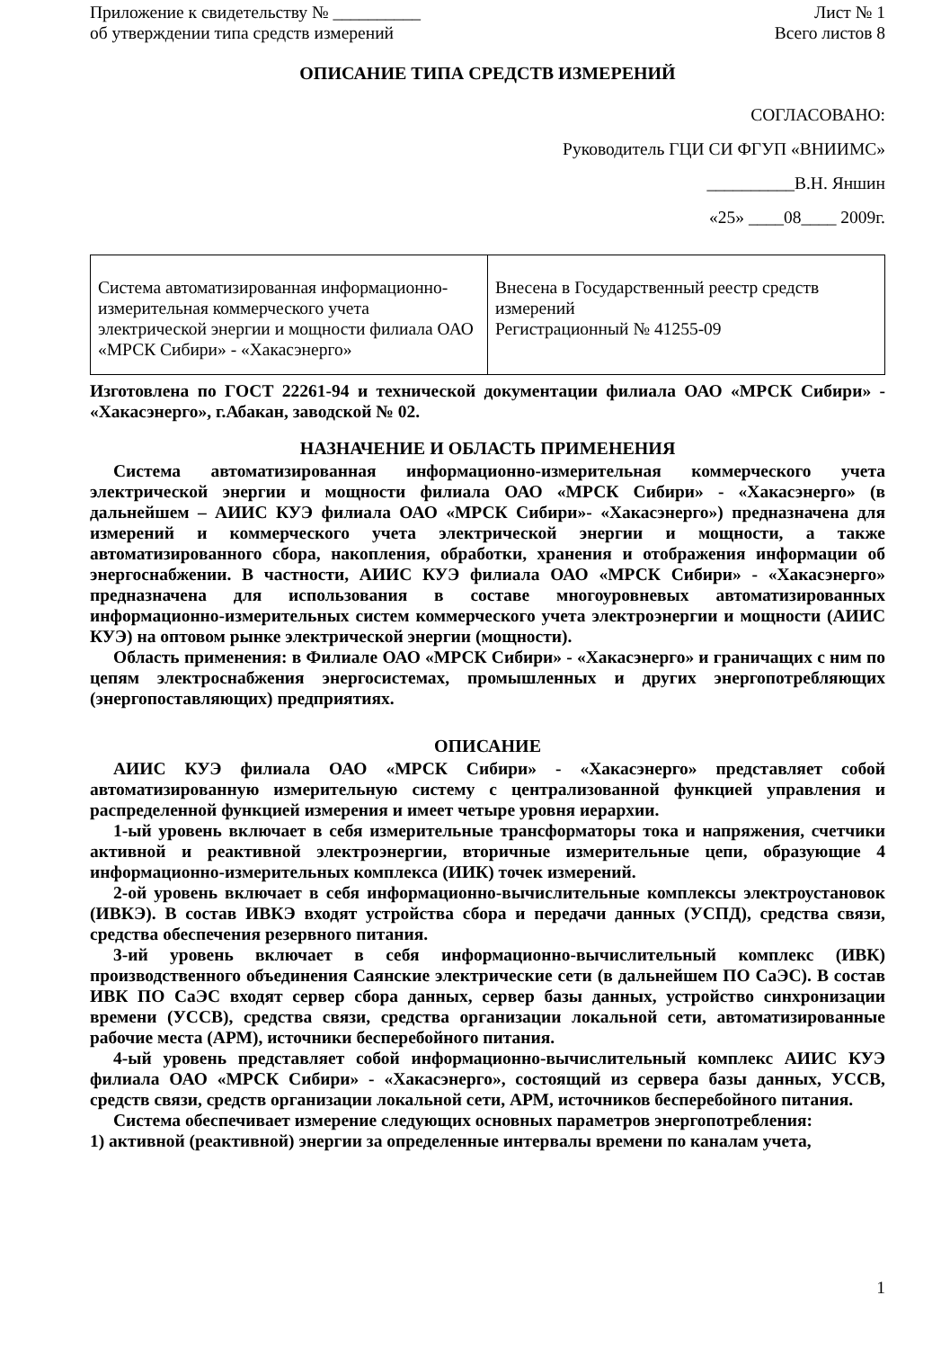Приложение к свидетельству № __________
об утверждении типа средств измерений
Лист № 1
Всего листов 8
ОПИСАНИЕ ТИПА СРЕДСТВ ИЗМЕРЕНИЙ
СОГЛАСОВАНО:
Руководитель ГЦИ СИ ФГУП «ВНИИМС»
__________В.Н. Яншин
«25» ____08____ 2009г.
| Система автоматизированная информационно-измерительная коммерческого учета электрической энергии и мощности филиала ОАО «МРСК Сибири» - «Хакасэнерго» | Внесена в Государственный реестр средств измерений Регистрационный № 41255-09 |
Изготовлена по ГОСТ 22261-94 и технической документации филиала ОАО «МРСК Сибири» - «Хакасэнерго», г.Абакан, заводской № 02.
НАЗНАЧЕНИЕ И ОБЛАСТЬ ПРИМЕНЕНИЯ
Система автоматизированная информационно-измерительная коммерческого учета электрической энергии и мощности филиала ОАО «МРСК Сибири» - «Хакасэнерго» (в дальнейшем – АИИС КУЭ филиала ОАО «МРСК Сибири»- «Хакасэнерго») предназначена для измерений и коммерческого учета электрической энергии и мощности, а также автоматизированного сбора, накопления, обработки, хранения и отображения информации об энергоснабжении. В частности, АИИС КУЭ филиала ОАО «МРСК Сибири» - «Хакасэнерго» предназначена для использования в составе многоуровневых автоматизированных информационно-измерительных систем коммерческого учета электроэнергии и мощности (АИИС КУЭ) на оптовом рынке электрической энергии (мощности).
Область применения: в Филиале ОАО «МРСК Сибири» - «Хакасэнерго» и граничащих с ним по цепям электроснабжения энергосистемах, промышленных и других энергопотребляющих (энергопоставляющих) предприятиях.
ОПИСАНИЕ
АИИС КУЭ филиала ОАО «МРСК Сибири» - «Хакасэнерго» представляет собой автоматизированную измерительную систему с централизованной функцией управления и распределенной функцией измерения и имеет четыре уровня иерархии.
1-ый уровень включает в себя измерительные трансформаторы тока и напряжения, счетчики активной и реактивной электроэнергии, вторичные измерительные цепи, образующие 4 информационно-измерительных комплекса (ИИК) точек измерений.
2-ой уровень включает в себя информационно-вычислительные комплексы электроустановок (ИВКЭ). В состав ИВКЭ входят устройства сбора и передачи данных (УСПД), средства связи, средства обеспечения резервного питания.
3-ий уровень включает в себя информационно-вычислительный комплекс (ИВК) производственного объединения Саянские электрические сети (в дальнейшем ПО СаЭС). В состав ИВК ПО СаЭС входят сервер сбора данных, сервер базы данных, устройство синхронизации времени (УССВ), средства связи, средства организации локальной сети, автоматизированные рабочие места (АРМ), источники бесперебойного питания.
4-ый уровень представляет собой информационно-вычислительный комплекс АИИС КУЭ филиала ОАО «МРСК Сибири» - «Хакасэнерго», состоящий из сервера базы данных, УССВ, средств связи, средств организации локальной сети, АРМ, источников бесперебойного питания.
Система обеспечивает измерение следующих основных параметров энергопотребления:
1) активной (реактивной) энергии за определенные интервалы времени по каналам учета,
1